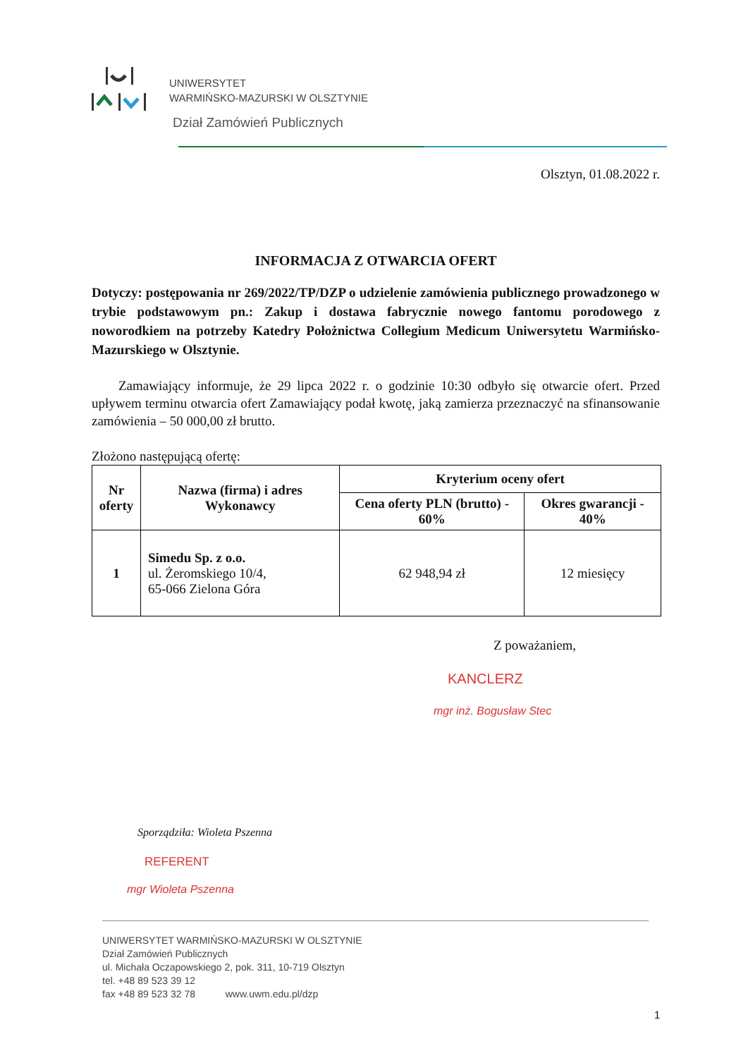UNIWERSYTET
WARMIŃSKO-MAZURSKI W OLSZTYNIE
Dział Zamówień Publicznych
Olsztyn, 01.08.2022 r.
INFORMACJA Z OTWARCIA OFERT
Dotyczy: postępowania nr 269/2022/TP/DZP o udzielenie zamówienia publicznego prowadzonego w trybie podstawowym pn.: Zakup i dostawa fabrycznie nowego fantomu porodowego z noworodkiem na potrzeby Katedry Położnictwa Collegium Medicum Uniwersytetu Warmińsko-Mazurskiego w Olsztynie.
Zamawiający informuje, że 29 lipca 2022 r. o godzinie 10:30 odbyło się otwarcie ofert. Przed upływem terminu otwarcia ofert Zamawiający podał kwotę, jaką zamierza przeznaczyć na sfinansowanie zamówienia – 50 000,00 zł brutto.
Złożono następującą ofertę:
| Nr oferty | Nazwa (firma) i adres Wykonawcy | Kryterium oceny ofert | |
| --- | --- | --- | --- |
| | | Cena oferty PLN (brutto) - 60% | Okres gwarancji - 40% |
| 1 | Simedu Sp. z o.o. ul. Żeromskiego 10/4, 65-066 Zielona Góra | 62 948,94 zł | 12 miesięcy |
Z poważaniem,
KANCLERZ
mgr inż. Bogusław Stec
Sporządziła: Wioleta Pszenna
REFERENT
mgr Wioleta Pszenna
UNIWERSYTET WARMIŃSKO-MAZURSKI W OLSZTYNIE
Dział Zamówień Publicznych
ul. Michała Oczapowskiego 2, pok. 311, 10-719 Olsztyn
tel. +48 89 523 39 12
fax +48 89 523 32 78 www.uwm.edu.pl/dzp
1